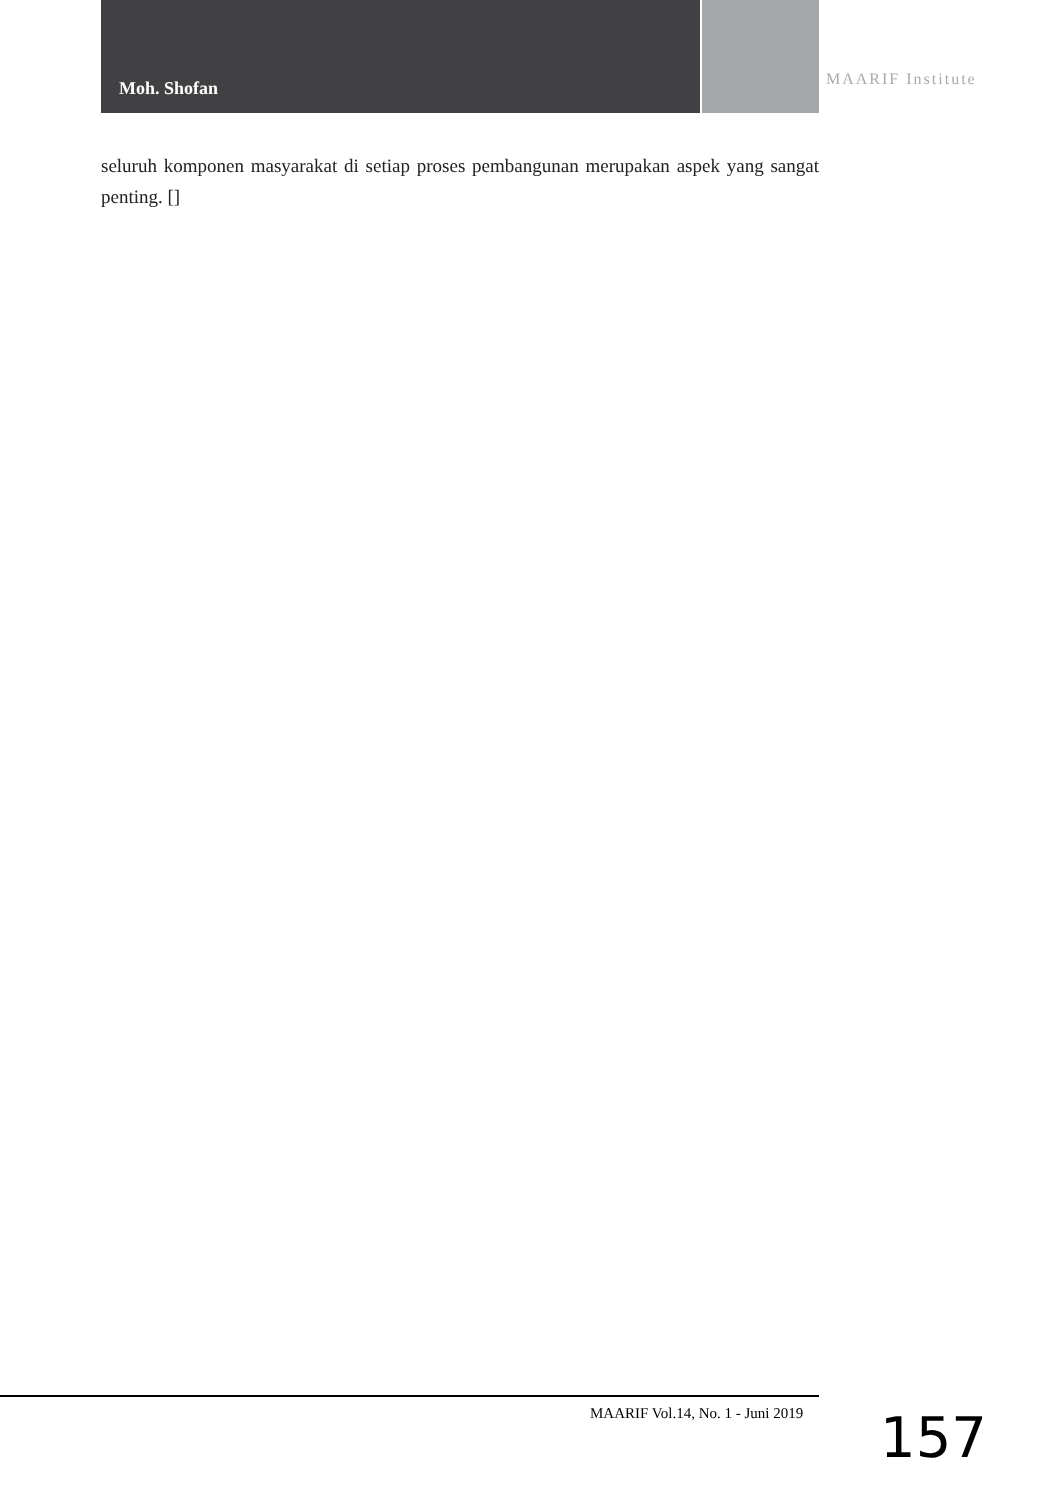Moh. Shofan MAARIF Institute
seluruh komponen masyarakat di setiap proses pembangunan merupakan aspek yang sangat penting. []
MAARIF Vol.14, No. 1 - Juni 2019
157